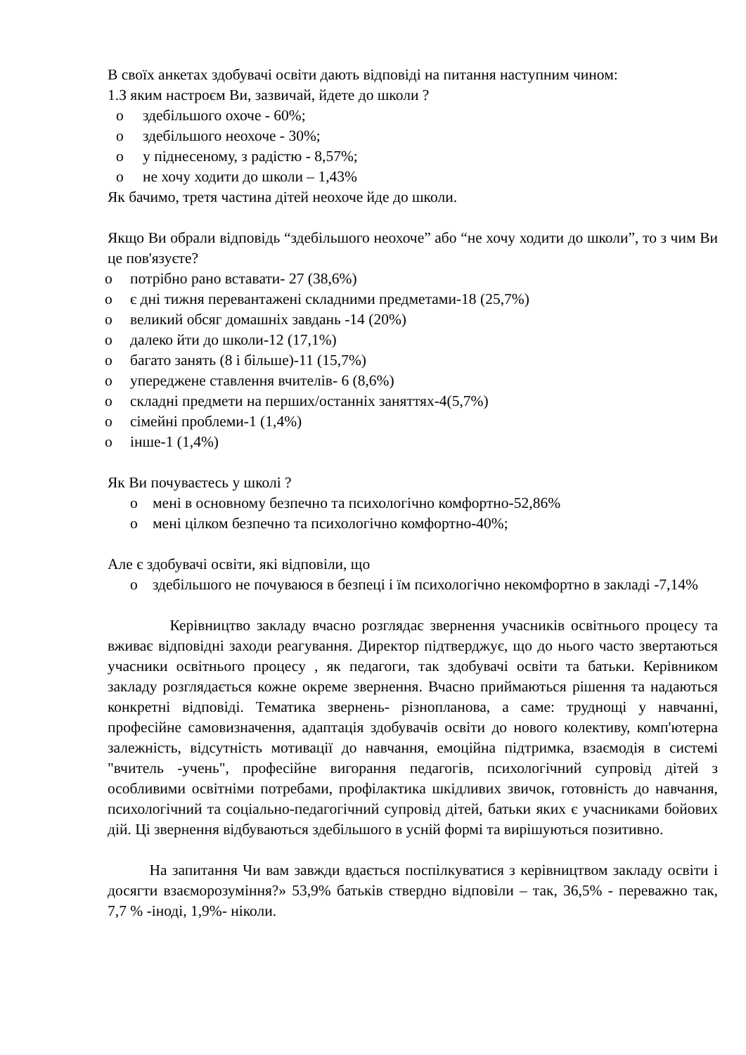В своїх анкетах здобувачі освіти дають відповіді на питання наступним чином:
1.З яким настроєм Ви, зазвичай, йдете до школи ?
o здебільшого охоче - 60%;
o здебільшого неохоче - 30%;
o у піднесеному, з радістю - 8,57%;
o не хочу ходити до школи – 1,43%
Як бачимо, третя частина дітей неохоче йде до школи.
Якщо Ви обрали відповідь “здебільшого неохоче” або “не хочу ходити до школи”, то з чим Ви це пов'язуєте?
o потрібно рано вставати- 27 (38,6%)
o є дні тижня перевантажені складними предметами-18 (25,7%)
o великий обсяг домашніх завдань -14 (20%)
o далеко йти до школи-12 (17,1%)
o багато занять (8 і більше)-11 (15,7%)
o упереджене ставлення вчителів- 6 (8,6%)
o складні предмети на перших/останніх заняттях-4(5,7%)
o сімейні проблеми-1 (1,4%)
o інше-1 (1,4%)
Як Ви почуваєтесь у школі ?
o мені в основному безпечно та психологічно комфортно-52,86%
o мені цілком безпечно та психологічно комфортно-40%;
Але є здобувачі освіти, які відповіли, що
o здебільшого не почуваюся в безпеці і їм психологічно некомфортно в закладі -7,14%
Керівництво закладу вчасно розглядає звернення учасників освітнього процесу та вживає відповідні заходи реагування. Директор підтверджує, що до нього часто звертаються учасники освітнього процесу , як педагоги, так здобувачі освіти та батьки. Керівником закладу розглядається кожне окреме звернення. Вчасно приймаються рішення та надаються конкретні відповіді. Тематика звернень- різнопланова, а саме: труднощі у навчанні, професійне самовизначення, адаптація здобувачів освіти до нового колективу, комп'ютерна залежність, відсутність мотивації до навчання, емоційна підтримка, взаємодія в системі "вчитель -учень", професійне вигорання педагогів, психологічний супровід дітей з особливими освітніми потребами, профілактика шкідливих звичок, готовність до навчання, психологічний та соціально-педагогічний супровід дітей, батьки яких є учасниками бойових дій. Ці звернення відбуваються здебільшого в усній формі та вирішуються позитивно.
На запитання Чи вам завжди вдається поспілкуватися з керівництвом закладу освіти і досягти взаєморозуміння?» 53,9% батьків ствердно відповіли – так, 36,5% - переважно так, 7,7 % -іноді, 1,9%- ніколи.